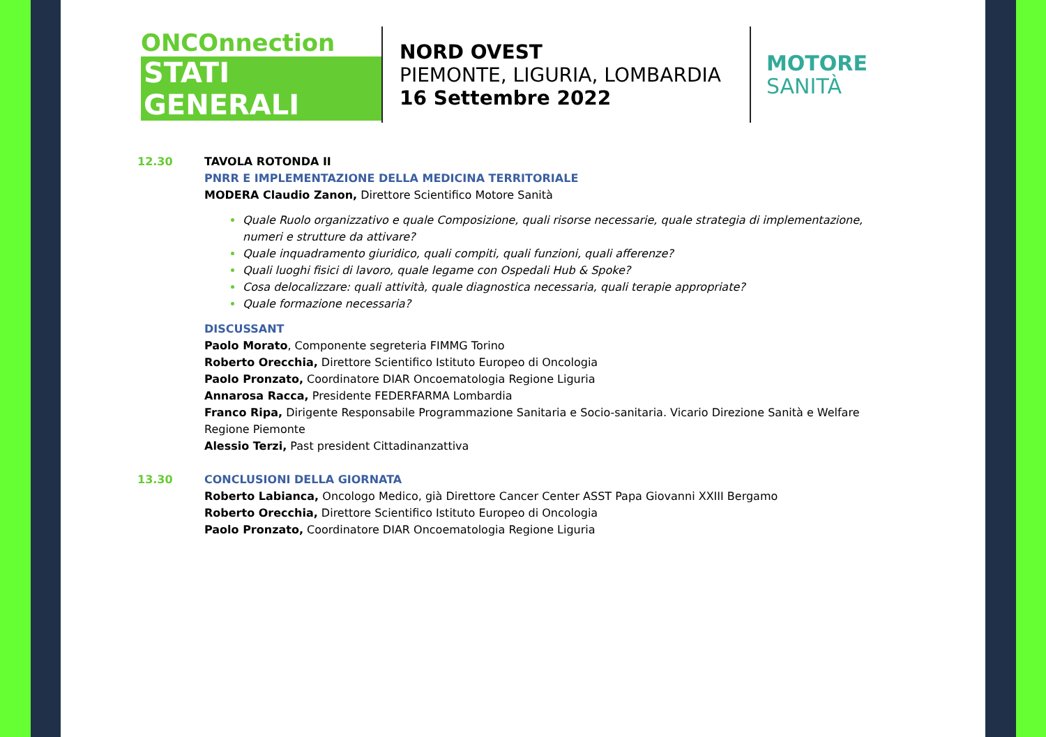ONCOnnection
STATI GENERALI
NORD OVEST
PIEMONTE, LIGURIA, LOMBARDIA
16 Settembre 2022
MOTORE
SANITÀ
12.30 TAVOLA ROTONDA II
PNRR E IMPLEMENTAZIONE DELLA MEDICINA TERRITORIALE
MODERA Claudio Zanon, Direttore Scientifico Motore Sanità
Quale Ruolo organizzativo e quale Composizione, quali risorse necessarie, quale strategia di implementazione, numeri e strutture da attivare?
Quale inquadramento giuridico, quali compiti, quali funzioni, quali afferenze?
Quali luoghi fisici di lavoro, quale legame con Ospedali Hub & Spoke?
Cosa delocalizzare: quali attività, quale diagnostica necessaria, quali terapie appropriate?
Quale formazione necessaria?
DISCUSSANT
Paolo Morato, Componente segreteria FIMMG Torino
Roberto Orecchia, Direttore Scientifico Istituto Europeo di Oncologia
Paolo Pronzato, Coordinatore DIAR Oncoematologia Regione Liguria
Annarosa Racca, Presidente FEDERFARMA Lombardia
Franco Ripa, Dirigente Responsabile Programmazione Sanitaria e Socio-sanitaria. Vicario Direzione Sanità e Welfare Regione Piemonte
Alessio Terzi, Past president Cittadinanzattiva
13.30 CONCLUSIONI DELLA GIORNATA
Roberto Labianca, Oncologo Medico, già Direttore Cancer Center ASST Papa Giovanni XXIII Bergamo
Roberto Orecchia, Direttore Scientifico Istituto Europeo di Oncologia
Paolo Pronzato, Coordinatore DIAR Oncoematologia Regione Liguria